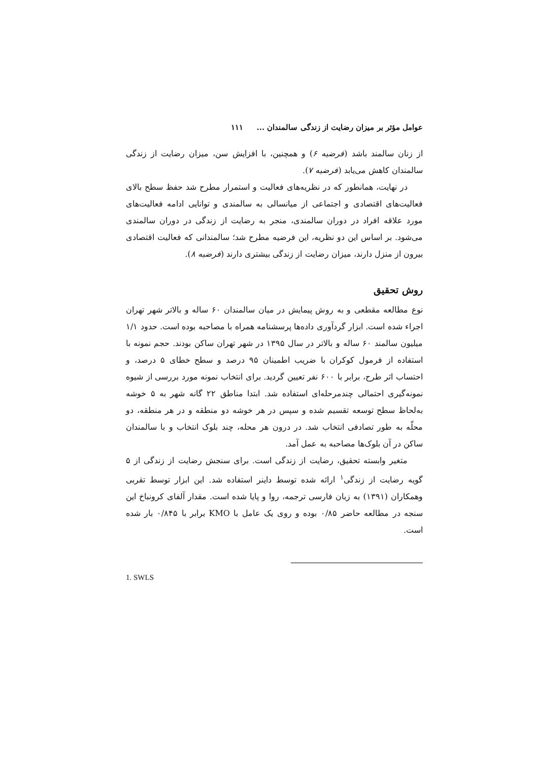عوامل مؤثر بر میزان رضایت از زندگی سالمندان ... ۱۱۱
از زنان سالمند باشد (فرضیه ۶) و همچنین، با افزایش سن، میزان رضایت از زندگی سالمندان کاهش می‌یابد (فرضیه ۷).
در نهایت، همانطور که در نظریه‌های فعالیت و استمرار مطرح شد حفظ سطح بالای فعالیت‌های اقتصادی و اجتماعی از میانسالی به سالمندی و توانایی ادامه فعالیت‌های مورد علاقه افراد در دوران سالمندی، منجر به رضایت از زندگی در دوران سالمندی می‌شود. بر اساس این دو نظریه، این فرضیه مطرح شد؛ سالمندانی که فعالیت اقتصادی بیرون از منزل دارند، میزان رضایت از زندگی بیشتری دارند (فرضیه ۸).
روش تحقیق
نوع مطالعه مقطعی و به روش پیمایش در میان سالمندان ۶۰ ساله و بالاتر شهر تهران اجراء شده است. ابزار گردآوری داده‌ها پرسشنامه همراه با مصاحبه بوده است. حدود ۱/۱ میلیون سالمند ۶۰ ساله و بالاتر در سال ۱۳۹۵ در شهر تهران ساکن بودند. حجم نمونه با استفاده از فرمول کوکران با ضریب اطمینان ۹۵ درصد و سطح خطای ۵ درصد، و احتساب اثر طرح، برابر با ۶۰۰ نفر تعیین گردید. برای انتخاب نمونه مورد بررسی از شیوه نمونه‌گیری احتمالی چندمرحله‌ای استفاده شد. ابتدا مناطق ۲۲ گانه شهر به ۵ خوشه به‌لحاظ سطح توسعه تقسیم شده و سپس در هر خوشه دو منطقه و در هر منطقه، دو محلّه به طور تصادفی انتخاب شد. در درون هر محله، چند بلوک انتخاب و با سالمندان ساکن در آن بلوک‌ها مصاحبه به عمل آمد.
متغیر وابسته تحقیق، رضایت از زندگی است. برای سنجش رضایت از زندگی از ۵ گویه رضایت از زندگی<sup>۱</sup> ارائه شده توسط داینر استفاده شد. این ابزار توسط تقربی وهمکاران (۱۳۹۱) به زبان فارسی ترجمه، روا و پایا شده است. مقدار آلفای کرونباخ این سنجه در مطالعه حاضر ۰/۸۵ بوده و روی یک عامل با KMO برابر با ۰/۸۴۵ بار شده است.
1. SWLS